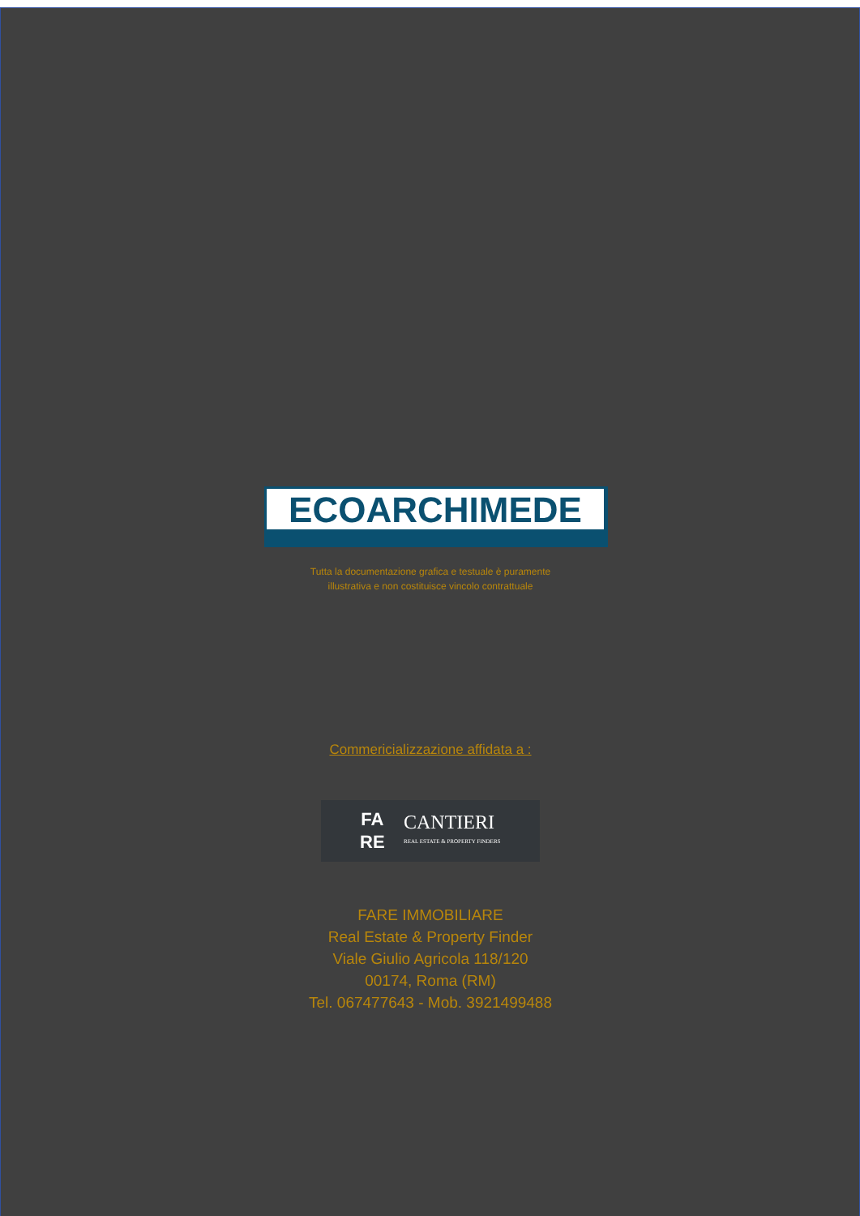ECOARCHIMEDE
Tutta la documentazione grafica e testuale è puramente
illustrativa e non costituisce vincolo contrattuale
Commericializzazione affidata a :
FA
RE
CANTIERI
REAL ESTATE & PROPERTY FINDERS
FARE IMMOBILIARE
Real Estate & Property Finder
Viale Giulio Agricola 118/120
00174, Roma (RM)
Tel. 067477643 - Mob. 3921499488